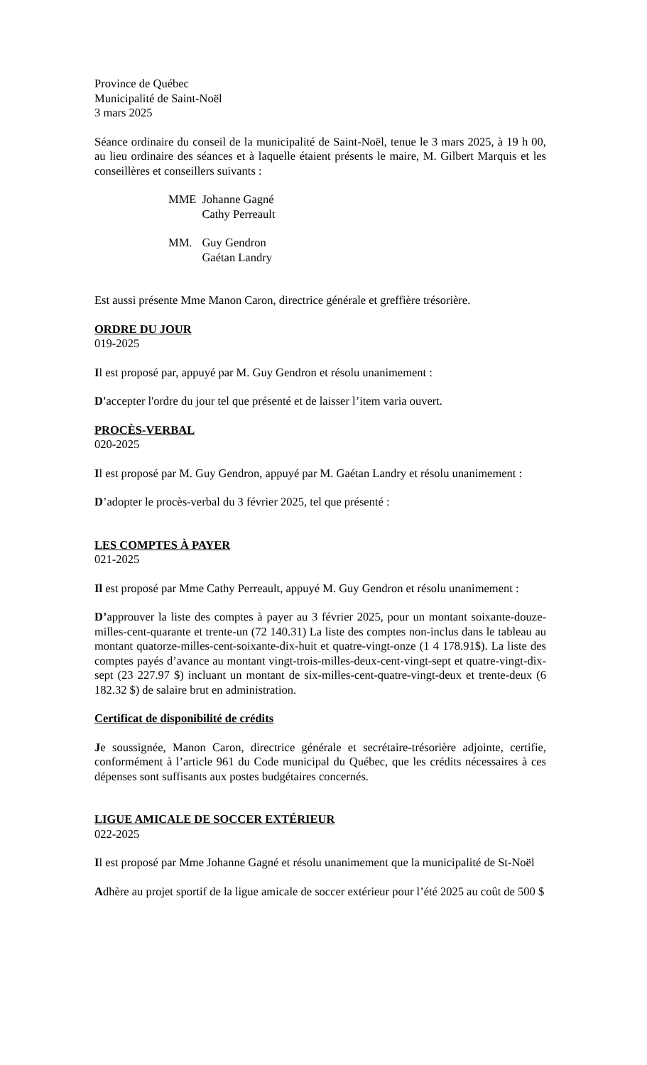Province de Québec
Municipalité de Saint-Noël
3 mars 2025
Séance ordinaire du conseil de la municipalité de Saint-Noël, tenue le 3 mars 2025, à 19 h 00, au lieu ordinaire des séances et à laquelle étaient présents le maire, M. Gilbert Marquis et les conseillères et conseillers suivants :
| MME | Johanne Gagné Cathy Perreault |
| MM. | Guy Gendron Gaétan Landry |
Est aussi présente Mme Manon Caron, directrice générale et greffière trésorière.
ORDRE DU JOUR
019-2025
Il est proposé par, appuyé par M. Guy Gendron et résolu unanimement :
D'accepter l'ordre du jour tel que présenté et de laisser l’item varia ouvert.
PROCÈS-VERBAL
020-2025
Il est proposé par M. Guy Gendron, appuyé par M. Gaétan Landry et résolu unanimement :
D’adopter le procès-verbal du 3 février 2025, tel que présenté :
LES COMPTES À PAYER
021-2025
Il est proposé par Mme Cathy Perreault, appuyé M. Guy Gendron et résolu unanimement :
D’approuver la liste des comptes à payer au 3 février 2025, pour un montant soixante-douze-milles-cent-quarante et trente-un (72 140.31) La liste des comptes non-inclus dans le tableau au montant quatorze-milles-cent-soixante-dix-huit et quatre-vingt-onze (1 4 178.91$). La liste des comptes payés d’avance au montant vingt-trois-milles-deux-cent-vingt-sept et quatre-vingt-dix-sept (23 227.97 $) incluant un montant de six-milles-cent-quatre-vingt-deux et trente-deux (6 182.32 $) de salaire brut en administration.
Certificat de disponibilité de crédits
Je soussignée, Manon Caron, directrice générale et secrétaire-trésorière adjointe, certifie, conformément à l’article 961 du Code municipal du Québec, que les crédits nécessaires à ces dépenses sont suffisants aux postes budgétaires concernés.
LIGUE AMICALE DE SOCCER EXTÉRIEUR
022-2025
Il est proposé par Mme Johanne Gagné et résolu unanimement que la municipalité de St-Noël
Adhère au projet sportif de la ligue amicale de soccer extérieur pour l’été 2025 au coût de 500 $